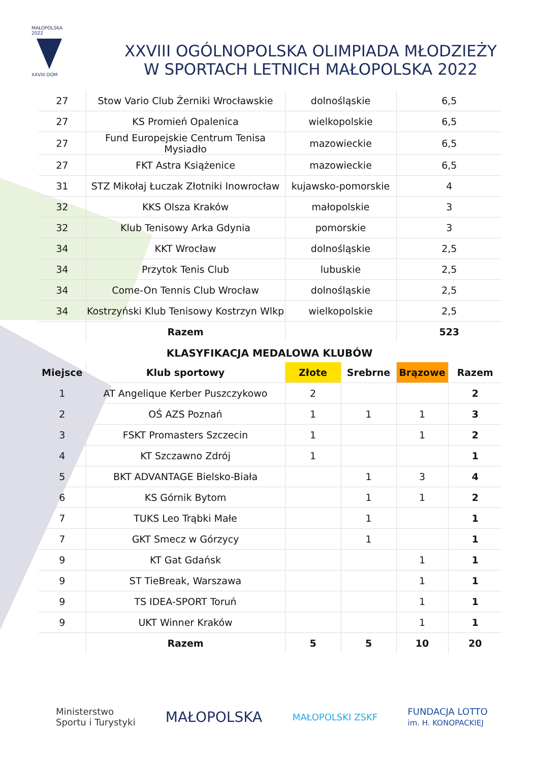MAŁOPOLSKA 2022
XXVIII OOM
XXVIII OGÓLNOPOLSKA OLIMPIADA MŁODZIEŻY W SPORTACH LETNICH MAŁOPOLSKA 2022
| 27 | Stow Vario Club Żerniki Wrocławskie | dolnośląskie | 6,5 |
| 27 | KS Promień Opalenica | wielkopolskie | 6,5 |
| 27 | Fund Europejskie Centrum Tenisa Mysiadło | mazowieckie | 6,5 |
| 27 | FKT Astra Książenice | mazowieckie | 6,5 |
| 31 | STZ Mikołaj Łuczak Złotniki Inowrocław | kujawsko-pomorskie | 4 |
| 32 | KKS Olsza Kraków | małopolskie | 3 |
| 32 | Klub Tenisowy Arka Gdynia | pomorskie | 3 |
| 34 | KKT Wrocław | dolnośląskie | 2,5 |
| 34 | Przytok Tenis Club | lubuskie | 2,5 |
| 34 | Come-On Tennis Club Wrocław | dolnośląskie | 2,5 |
| 34 | Kostrzyński Klub Tenisowy Kostrzyn Wlkp | wielkopolskie | 2,5 |
| | Razem | | 523 |
KLASYFIKACJA MEDALOWA KLUBÓW
| Miejsce | Klub sportowy | Złote | Srebrne | Brązowe | Razem |
| --- | --- | --- | --- | --- | --- |
| 1 | AT Angelique Kerber Puszczykowo | 2 | | | 2 |
| 2 | OŚ AZS Poznań | 1 | 1 | 1 | 3 |
| 3 | FSKT Promasters Szczecin | 1 | | 1 | 2 |
| 4 | KT Szczawno Zdrój | 1 | | | 1 |
| 5 | BKT ADVANTAGE Bielsko-Biała | | 1 | 3 | 4 |
| 6 | KS Górnik Bytom | | 1 | 1 | 2 |
| 7 | TUKS Leo Trąbki Małe | | 1 | | 1 |
| 7 | GKT Smecz w Górzycy | | 1 | | 1 |
| 9 | KT Gat Gdańsk | | | 1 | 1 |
| 9 | ST TieBreak, Warszawa | | | 1 | 1 |
| 9 | TS IDEA-SPORT Toruń | | | 1 | 1 |
| 9 | UKT Winner Kraków | | | 1 | 1 |
| | Razem | 5 | 5 | 10 | 20 |
Ministerstwo
Sportu i Turystyki
MAŁOPOLSKA
MAŁOPOLSKI ZSKF
FUNDACJA LOTTO
im. H. KONOPACKIEJ